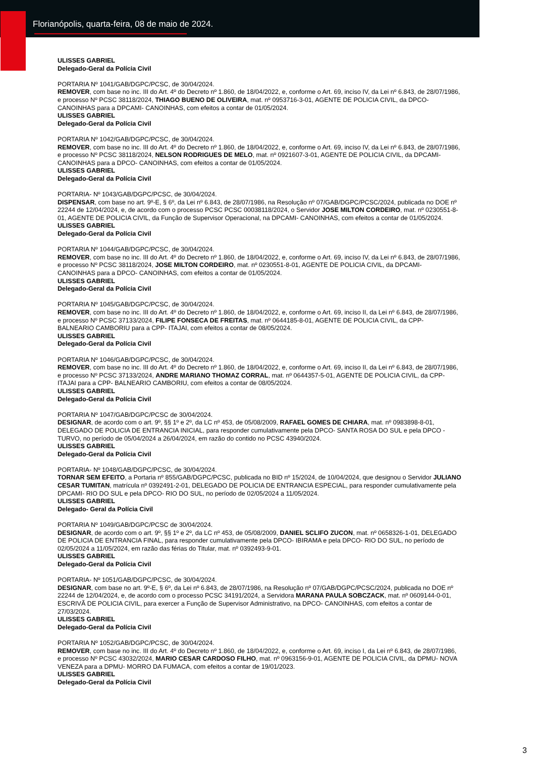Florianópolis, quarta-feira, 08 de maio de 2024.
ULISSES GABRIEL
Delegado-Geral da Polícia Civil
PORTARIA Nº 1041/GAB/DGPC/PCSC, de 30/04/2024.
REMOVER, com base no inc. III do Art. 4º do Decreto nº 1.860, de 18/04/2022, e, conforme o Art. 69, inciso IV, da Lei nº 6.843, de 28/07/1986, e processo Nº PCSC 38118/2024, THIAGO BUENO DE OLIVEIRA, mat. nº 0953716-3-01, AGENTE DE POLICIA CIVIL, da DPCO- CANOINHAS para a DPCAMI- CANOINHAS, com efeitos a contar de 01/05/2024.
ULISSES GABRIEL
Delegado-Geral da Polícia Civil
PORTARIA Nº 1042/GAB/DGPC/PCSC, de 30/04/2024.
REMOVER, com base no inc. III do Art. 4º do Decreto nº 1.860, de 18/04/2022, e, conforme o Art. 69, inciso IV, da Lei nº 6.843, de 28/07/1986, e processo Nº PCSC 38118/2024, NELSON RODRIGUES DE MELO, mat. nº 0921607-3-01, AGENTE DE POLICIA CIVIL, da DPCAMI- CANOINHAS para a DPCO- CANOINHAS, com efeitos a contar de 01/05/2024.
ULISSES GABRIEL
Delegado-Geral da Polícia Civil
PORTARIA- Nº 1043/GAB/DGPC/PCSC, de 30/04/2024.
DISPENSAR, com base no art. 9º-E, § 6º, da Lei nº 6.843, de 28/07/1986, na Resolução nº 07/GAB/DGPC/PCSC/2024, publicada no DOE nº 22244 de 12/04/2024, e, de acordo com o processo PCSC PCSC 00038118/2024, o Servidor JOSE MILTON CORDEIRO, mat. nº 0230551-8-01, AGENTE DE POLICIA CIVIL, da Função de Supervisor Operacional, na DPCAMI- CANOINHAS, com efeitos a contar de 01/05/2024.
ULISSES GABRIEL
Delegado-Geral da Polícia Civil
PORTARIA Nº 1044/GAB/DGPC/PCSC, de 30/04/2024.
REMOVER, com base no inc. III do Art. 4º do Decreto nº 1.860, de 18/04/2022, e, conforme o Art. 69, inciso IV, da Lei nº 6.843, de 28/07/1986, e processo Nº PCSC 38118/2024, JOSE MILTON CORDEIRO, mat. nº 0230551-8-01, AGENTE DE POLICIA CIVIL, da DPCAMI- CANOINHAS para a DPCO- CANOINHAS, com efeitos a contar de 01/05/2024.
ULISSES GABRIEL
Delegado-Geral da Polícia Civil
PORTARIA Nº 1045/GAB/DGPC/PCSC, de 30/04/2024.
REMOVER, com base no inc. III do Art. 4º do Decreto nº 1.860, de 18/04/2022, e, conforme o Art. 69, inciso II, da Lei nº 6.843, de 28/07/1986, e processo Nº PCSC 37133/2024, FILIPE FONSECA DE FREITAS, mat. nº 0644185-8-01, AGENTE DE POLICIA CIVIL, da CPP- BALNEARIO CAMBORIU para a CPP- ITAJAI, com efeitos a contar de 08/05/2024.
ULISSES GABRIEL
Delegado-Geral da Polícia Civil
PORTARIA Nº 1046/GAB/DGPC/PCSC, de 30/04/2024.
REMOVER, com base no inc. III do Art. 4º do Decreto nº 1.860, de 18/04/2022, e, conforme o Art. 69, inciso II, da Lei nº 6.843, de 28/07/1986, e processo Nº PCSC 37133/2024, ANDRE MARIANO THOMAZ CORRAL, mat. nº 0644357-5-01, AGENTE DE POLICIA CIVIL, da CPP- ITAJAI para a CPP- BALNEARIO CAMBORIU, com efeitos a contar de 08/05/2024.
ULISSES GABRIEL
Delegado-Geral da Polícia Civil
PORTARIA Nº 1047/GAB/DGPC/PCSC de 30/04/2024.
DESIGNAR, de acordo com o art. 9º, §§ 1º e 2º, da LC nº 453, de 05/08/2009, RAFAEL GOMES DE CHIARA, mat. nº 0983898-8-01, DELEGADO DE POLICIA DE ENTRANCIA INICIAL, para responder cumulativamente pela DPCO- SANTA ROSA DO SUL e pela DPCO - TURVO, no período de 05/04/2024 a 26/04/2024, em razão do contido no PCSC 43940/2024.
ULISSES GABRIEL
Delegado-Geral da Polícia Civil
PORTARIA- Nº 1048/GAB/DGPC/PCSC, de 30/04/2024.
TORNAR SEM EFEITO, a Portaria nº 855/GAB/DGPC/PCSC, publicada no BID nº 15/2024, de 10/04/2024, que designou o Servidor JULIANO CESAR TUMITAN, matrícula nº 0392491-2-01, DELEGADO DE POLICIA DE ENTRANCIA ESPECIAL, para responder cumulativamente pela DPCAMI- RIO DO SUL e pela DPCO- RIO DO SUL, no período de 02/05/2024 a 11/05/2024.
ULISSES GABRIEL
Delegado- Geral da Polícia Civil
PORTARIA Nº 1049/GAB/DGPC/PCSC de 30/04/2024.
DESIGNAR, de acordo com o art. 9º, §§ 1º e 2º, da LC nº 453, de 05/08/2009, DANIEL SCLIFO ZUCON, mat. nº 0658326-1-01, DELEGADO DE POLICIA DE ENTRANCIA FINAL, para responder cumulativamente pela DPCO- IBIRAMA e pela DPCO- RIO DO SUL, no período de 02/05/2024 a 11/05/2024, em razão das férias do Titular, mat. nº 0392493-9-01.
ULISSES GABRIEL
Delegado-Geral da Polícia Civil
PORTARIA- Nº 1051/GAB/DGPC/PCSC, de 30/04/2024.
DESIGNAR, com base no art. 9º-E, § 6º, da Lei nº 6.843, de 28/07/1986, na Resolução nº 07/GAB/DGPC/PCSC/2024, publicada no DOE nº 22244 de 12/04/2024, e, de acordo com o processo PCSC 34191/2024, a Servidora MARANA PAULA SOBCZACK, mat. nº 0609144-0-01, ESCRIVÃ DE POLICIA CIVIL, para exercer a Função de Supervisor Administrativo, na DPCO- CANOINHAS, com efeitos a contar de 27/03/2024.
ULISSES GABRIEL
Delegado-Geral da Polícia Civil
PORTARIA Nº 1052/GAB/DGPC/PCSC, de 30/04/2024.
REMOVER, com base no inc. III do Art. 4º do Decreto nº 1.860, de 18/04/2022, e, conforme o Art. 69, inciso I, da Lei nº 6.843, de 28/07/1986, e processo Nº PCSC 43032/2024, MARIO CESAR CARDOSO FILHO, mat. nº 0963156-9-01, AGENTE DE POLICIA CIVIL, da DPMU- NOVA VENEZA para a DPMU- MORRO DA FUMACA, com efeitos a contar de 19/01/2023.
ULISSES GABRIEL
Delegado-Geral da Polícia Civil
3